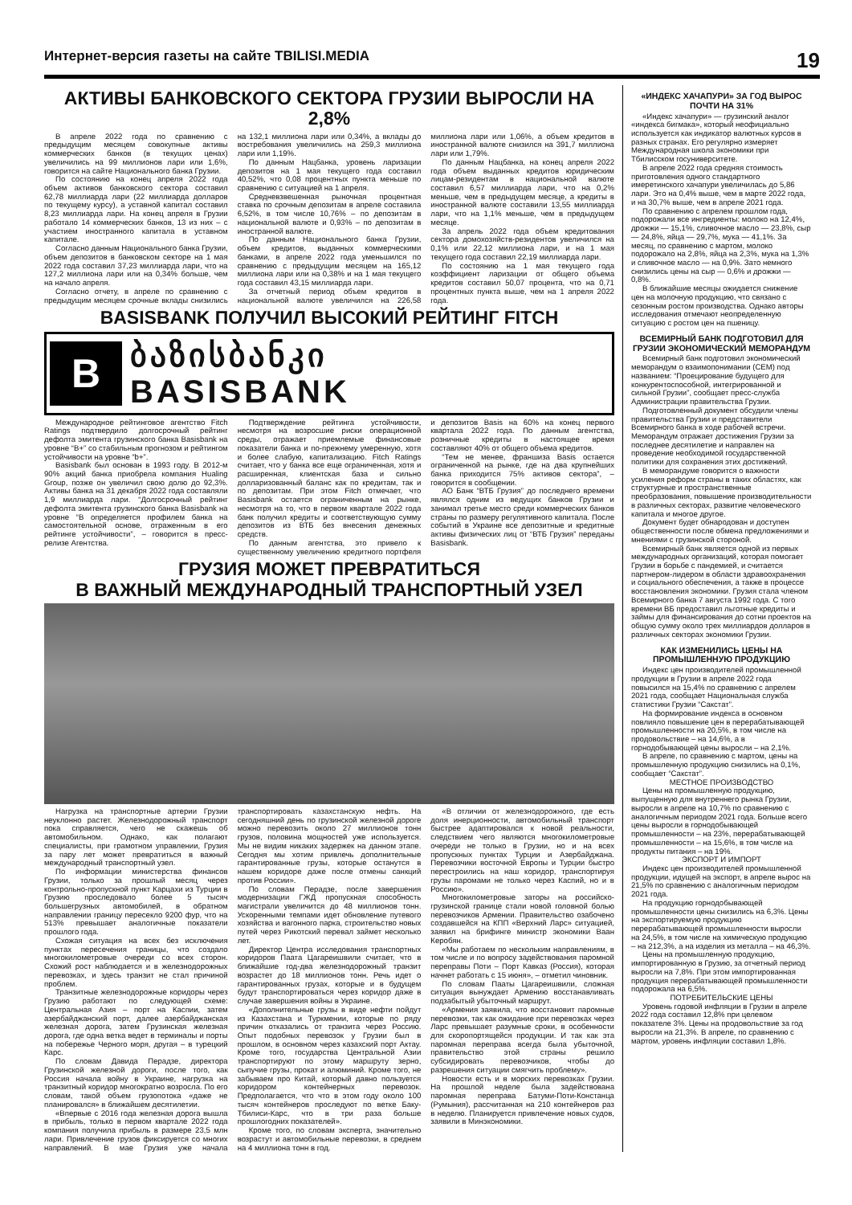Интернет-версия газеты на сайте TBILISI.MEDIA 19
АКТИВЫ БАНКОВСКОГО СЕКТОРА ГРУЗИИ ВЫРОСЛИ НА 2,8%
В апреле 2022 года по сравнению с предыдущим месяцем совокупные активы коммерческих банков (в текущих ценах) увеличились на 99 миллионов лари или 1,6%, говорится на сайте Национального банка Грузии.
По состоянию на конец апреля 2022 года объем активов банковского сектора составил 62,78 миллиарда лари (22 миллиарда долларов по текущему курсу), а уставной капитал составил 8,23 миллиарда лари. На конец апреля в Грузии работало 14 коммерческих банков, 13 из них – с участием иностранного капитала в уставном капитале.
Согласно данным Национального банка Грузии, объем депозитов в банковском секторе на 1 мая 2022 года составил 37,23 миллиарда лари, что на 127,2 миллиона лари или на 0,34% больше, чем на начало апреля.
Согласно отчету, в апреле по сравнению с предыдущим месяцем срочные вклады снизились на 132,1 миллиона лари или 0,34%, а вклады до востребования увеличились на 259,3 миллиона лари или 1,19%.
По данным Нацбанка, уровень ларизации депозитов на 1 мая текущего года составил 40,52%, что 0,08 процентных пункта меньше по сравнению с ситуацией на 1 апреля.
Средневзвешенная рыночная процентная ставка по срочным депозитам в апреле составила 6,52%, в том числе 10,76% – по депозитам в национальной валюте и 0,93% – по депозитам в иностранной валюте.
По данным Национального банка Грузии, объем кредитов, выданных коммерческими банками, в апреле 2022 года уменьшился по сравнению с предыдущим месяцем на 165,12 миллиона лари или на 0,38% и на 1 мая текущего года составил 43,15 миллиарда лари.
За отчетный период объем кредитов в национальной валюте увеличился на 226,58 миллиона лари или 1,06%, а объем кредитов в иностранной валюте снизился на 391,7 миллиона лари или 1,79%.
По данным Нацбанка, на конец апреля 2022 года объем выданных кредитов юридическим лицам-резидентам в национальной валюте составил 6,57 миллиарда лари, что на 0,2% меньше, чем в предыдущем месяце, а кредиты в иностранной валюте составили 13,55 миллиарда лари, что на 1,1% меньше, чем в предыдущем месяце.
За апрель 2022 года объем кредитования сектора домохозяйств-резидентов увеличился на 0,1% или 22,12 миллиона лари, и на 1 мая текущего года составил 22,19 миллиарда лари.
По состоянию на 1 мая текущего года коэффициент ларизации от общего объема кредитов составил 50,07 процента, что на 0,71 процентных пункта выше, чем на 1 апреля 2022 года.
BASISBANK ПОЛУЧИЛ ВЫСОКИЙ РЕЙТИНГ FITCH
B
ბაზისბანკი
BASISBANK
Международное рейтинговое агентство Fitch Ratings подтвердило долгосрочный рейтинг дефолта эмитента грузинского банка Basisbank на уровне “B+” со стабильным прогнозом и рейтингом устойчивости на уровне “b+”.
Basisbank был основан в 1993 году. В 2012-м 90% акций банка приобрела компания Hualing Group, позже он увеличил свою долю до 92,3%. Активы банка на 31 декабря 2022 года составляли 1,9 миллиарда лари. “Долгосрочный рейтинг дефолта эмитента грузинского банка Basisbank на уровне “B определяется профилем банка на самостоятельной основе, отраженным в его рейтинге устойчивости”, – говорится в пресс-релизе Агентства.
Подтверждение рейтинга устойчивости, несмотря на возросшие риски операционной среды, отражает приемлемые финансовые показатели банка и по-прежнему умеренную, хотя и более слабую, капитализацию. Fitch Ratings считает, что у банка все еще ограниченная, хотя и расширенная, клиентская база и сильно долларизованный баланс как по кредитам, так и по депозитам. При этом Fitch отмечает, что Basisbank остается ограниченным на рынке, несмотря на то, что в первом квартале 2022 года банк получил кредиты и соответствующую сумму депозитов из ВТБ без внесения денежных средств.
По данным агентства, это привело к существенному увеличению кредитного портфеля и депозитов Basis на 60% на конец первого квартала 2022 года. По данным агентства, розничные кредиты в настоящее время составляют 40% от общего объема кредитов.
“Тем не менее, франшиза Basis остается ограниченной на рынке, где на два крупнейших банка приходится 75% активов сектора”, – говорится в сообщении.
АО Банк “ВТБ Грузия” до последнего времени являлся одним из ведущих банков Грузии и занимал третье место среди коммерческих банков страны по размеру регулятивного капитала. После событий в Украине все депозитные и кредитные активы физических лиц от “ВТБ Грузия” переданы Basisbank.
ГРУЗИЯ МОЖЕТ ПРЕВРАТИТЬСЯ
В ВАЖНЫЙ МЕЖДУНАРОДНЫЙ ТРАНСПОРТНЫЙ УЗЕЛ
Нагрузка на транспортные артерии Грузии неуклонно растет. Железнодорожный транспорт пока справляется, чего не скажешь об автомобильном. Однако, как полагают специалисты, при грамотном управлении, Грузия за пару лет может превратиться в важный международный транспортный узел.
По информации министерства финансов Грузии, только за прошлый месяц через контрольно-пропускной пункт Карцахи из Турции в Грузию проследовало более 5 тысяч большегрузных автомобилей, в обратном направлении границу пересекло 9200 фур, что на 513% превышает аналогичные показатели прошлого года.
Схожая ситуация на всех без исключения пунктах пересечения границы, что создало многокилометровые очереди со всех сторон. Схожий рост наблюдается и в железнодорожных перевозках, и здесь транзит не стал причиной проблем.
Транзитные железнодорожные коридоры через Грузию работают по следующей схеме: Центральная Азия – порт на Каспии, затем азербайджанский порт, далее азербайджанская железная дорога, затем Грузинская железная дорога, где одна ветка ведет в терминалы и порты на побережье Черного моря, другая – в турецкий Карс.
По словам Давида Перадзе, директора Грузинской железной дороги, после того, как Россия начала войну в Украине, нагрузка на транзитный коридор многократно возросла. По его словам, такой объем грузопотока «даже не планировался» в ближайшем десятилетии.
«Впервые с 2016 года железная дорога вышла в прибыль, только в первом квартале 2022 года компания получила прибыль в размере 23,5 млн лари. Привлечение грузов фиксируется со многих направлений. В мае Грузия уже начала транспортировать казахстанскую нефть. На сегодняшний день по грузинской железной дороге можно перевозить около 27 миллионов тонн грузов, половина мощностей уже используется. Мы не видим никаких задержек на данном этапе. Сегодня мы хотим привлечь дополнительные гарантированные грузы, которые останутся в нашем коридоре даже после отмены санкций против России».
По словам Перадзе, после завершения модернизации ГЖД пропускная способность магистрали увеличится до 48 миллионов тонн. Ускоренными темпами идет обновление путевого хозяйства и вагонного парка, строительство новых путей через Рикотский перевал займет несколько лет.
Директор Центра исследования транспортных коридоров Паата Цагареишвили считает, что в ближайшие год-два железнодорожный транзит возрастет до 18 миллионов тонн. Речь идет о гарантированных грузах, которые и в будущем будут транспортироваться через коридор даже в случае завершения войны в Украине.
«Дополнительные грузы в виде нефти пойдут из Казахстана и Туркмении, которые по ряду причин отказались от транзита через Россию. Опыт подобных перевозок у Грузии был в прошлом, в основном через казахский порт Актау. Кроме того, государства Центральной Азии транспортируют по этому маршруту зерно, сыпучие грузы, прокат и алюминий. Кроме того, не забываем про Китай, который давно пользуется коридором контейнерных перевозок. Предполагается, что что в этом году около 100 тысяч контейнеров проследуют по ветке Баку-Тбилиси-Карс, что в три раза больше прошлогодних показателей».
Кроме того, по словам эксперта, значительно возрастут и автомобильные перевозки, в среднем на 4 миллиона тонн в год.
«В отличии от железнодорожного, где есть доля инерционности, автомобильный транспорт быстрее адаптировался к новой реальности, следствием чего являются многокилометровые очереди не только в Грузии, но и на всех пропускных пунктах Турции и Азербайджана. Перевозчики восточной Европы и Турции быстро перестроились на наш коридор, транспортируя грузы паромами не только через Каспий, но и в Россию».
Многокилометровые заторы на российско-грузинской границе стали новой головной болью перевозчиков Армении. Правительство озабочено создавшейся на КПП «Верхний Ларс» ситуацией, заявил на брифинге министр экономики Ваан Керобян.
«Мы работаем по нескольким направлениям, в том числе и по вопросу задействования паромной переправы Поти – Порт Кавказ (Россия), которая начнет работать с 15 июня», – отметил чиновник.
По словам Пааты Цагареишвили, сложная ситуация вынуждает Армению восстанавливать подзабытый убыточный маршрут.
«Армения заявила, что восстановит паромные перевозки, так как ожидание при перевозках через Ларс превышает разумные сроки, в особенности для скоропортящейся продукции. И так как эта паромная переправа всегда была убыточной, правительство этой страны решило субсидировать перевозчиков, чтобы до разрешения ситуации смягчить проблему».
Новости есть и в морских перевозках Грузии. На прошлой неделе была задействована паромная переправа Батуми-Поти-Констанца (Румыния), рассчитанная на 210 контейнеров раз в неделю. Планируется привлечение новых судов, заявили в Минэкономики.
«ИНДЕКС ХАЧАПУРИ» ЗА ГОД ВЫРОС ПОЧТИ НА 31%
«Индекс хачапури» — грузинский аналог «индекса бигмака», который неофициально используется как индикатор валютных курсов в разных странах. Его регулярно измеряет Международная школа экономики при Тбилисском госуниверситете.
В апреле 2022 года средняя стоимость приготовления одного стандартного имеретинского хачапури увеличилась до 5,86 лари. Это на 0,4% выше, чем в марте 2022 года, и на 30,7% выше, чем в апреле 2021 года.
По сравнению с апрелем прошлом года, подорожали все ингредиенты: молоко на 12,4%, дрожжи — 15,1%, сливочное масло — 23,8%, сыр — 24,8%, яйца — 29,7%, мука — 41,1%. За месяц, по сравнению с мартом, молоко подорожало на 2,8%, яйца на 2,3%, мука на 1,3% и сливочное масло — на 0,9%. Зато немного снизились цены на сыр — 0,6% и дрожжи — 0,8%.
В ближайшие месяцы ожидается снижение цен на молочную продукцию, что связано с сезонным ростом производства. Однако авторы исследования отмечают неопределенную ситуацию с ростом цен на пшеницу.
ВСЕМИРНЫЙ БАНК ПОДГОТОВИЛ ДЛЯ ГРУЗИИ ЭКОНОМИЧЕСКИЙ МЕМОРАНДУМ
Всемирный банк подготовил экономический меморандум о взаимопонимании (CEM) под названием: “Проецирование будущего для конкурентоспособной, интегрированной и сильной Грузии”, сообщает пресс-служба Администрации правительства Грузии.
Подготовленный документ обсудили члены правительства Грузии и представители Всемирного банка в ходе рабочей встречи. Меморандум отражает достижения Грузии за последнее десятилетие и направлен на проведение необходимой государственной политики для сохранения этих достижений.
В меморандуме говорится о важности усиления реформ страны в таких областях, как структурные и пространственные преобразования, повышение производительности в различных секторах, развитие человеческого капитала и многое другое.
Документ будет обнародован и доступен общественности после обмена предложениями и мнениями с грузинской стороной.
Всемирный банк является одной из первых международных организаций, которая помогает Грузии в борьбе с пандемией, и считается партнером-лидером в области здравоохранения и социального обеспечения, а также в процессе восстановления экономики. Грузия стала членом Всемирного банка 7 августа 1992 года. С того времени ВБ предоставил льготные кредиты и займы для финансирования до сотни проектов на общую сумму около трех миллиардов долларов в различных секторах экономики Грузии.
КАК ИЗМЕНИЛИСЬ ЦЕНЫ НА ПРОМЫШЛЕННУЮ ПРОДУКЦИЮ
Индекс цен производителей промышленной продукции в Грузии в апреле 2022 года повысился на 15,4% по сравнению с апрелем 2021 года, сообщает Национальная служба статистики Грузии “Сакстат”.
На формирование индекса в основном повлияло повышение цен в перерабатывающей промышленности на 20,5%, в том числе на продовольствие – на 14,6%, а в горнодобывающей цены выросли – на 2,1%.
В апреле, по сравнению с мартом, цены на промышленную продукцию снизились на 0,1%, сообщает “Сакстат”.
МЕСТНОЕ ПРОИЗВОДСТВО
Цены на промышленную продукцию, выпущенную для внутреннего рынка Грузии, выросли в апреле на 10,7% по сравнению с аналогичным периодом 2021 года. Больше всего цены выросли в горнодобывающей промышленности – на 23%, перерабатывающей промышленности – на 15,6%, в том числе на продукты питания – на 19%.
ЭКСПОРТ И ИМПОРТ
Индекс цен производителей промышленной продукции, идущей на экспорт, в апреле вырос на 21,5% по сравнению с аналогичным периодом 2021 года.
На продукцию горнодобывающей промышленности цены снизились на 6,3%. Цены на экспортируемую продукцию перерабатывающей промышленности выросли на 24,5%, в том числе на химическую продукцию – на 212,3%, а на изделия из металла – на 46,3%.
Цены на промышленную продукцию, импортированную в Грузию, за отчетный период выросли на 7,8%. При этом импортированная продукция перерабатывающей промышленности подорожала на 6,5%.
ПОТРЕБИТЕЛЬСКИЕ ЦЕНЫ
Уровень годовой инфляции в Грузии в апреле 2022 года составил 12,8% при целевом показателе 3%. Цены на продовольствие за год выросли на 21,3%. В апреле, по сравнению с мартом, уровень инфляции составил 1,8%.